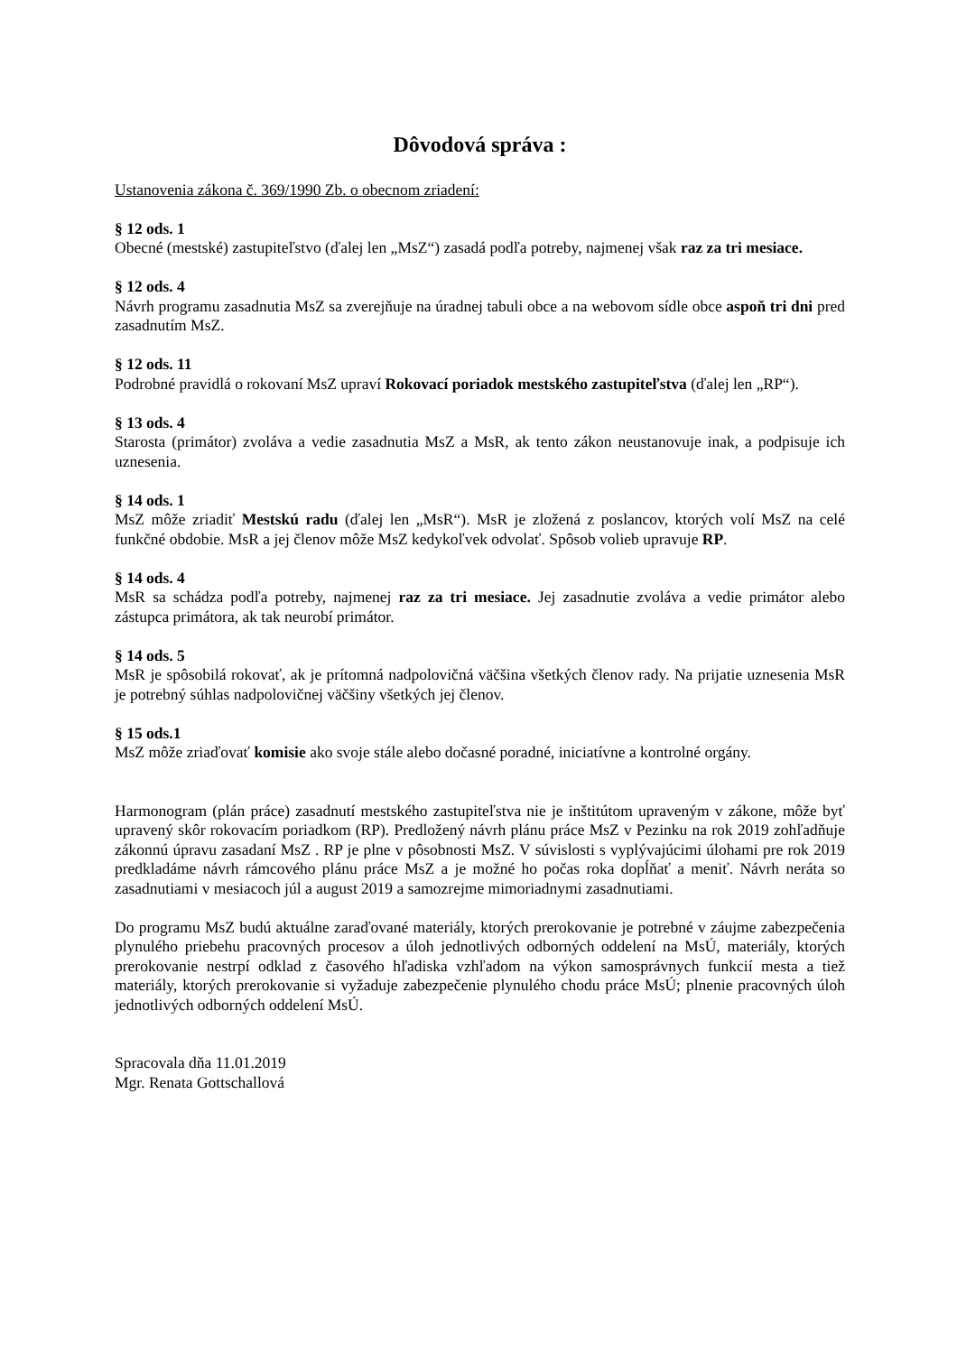Dôvodová správa :
Ustanovenia zákona č. 369/1990 Zb. o obecnom zriadení:
§ 12 ods. 1
Obecné (mestské) zastupiteľstvo (ďalej len „MsZ“) zasadá podľa potreby, najmenej však raz za tri mesiace.
§ 12 ods. 4
Návrh programu zasadnutia MsZ sa zverejňuje na úradnej tabuli obce a na webovom sídle obce aspoň tri dni pred zasadnutím MsZ.
§ 12 ods. 11
Podrobné pravidlá o rokovaní MsZ upraví Rokovací poriadok mestského zastupiteľstva (ďalej len „RP“).
§ 13 ods. 4
Starosta (primátor) zvoláva a vedie zasadnutia MsZ a MsR, ak tento zákon neustanovuje inak, a podpisuje ich uznesenia.
§ 14 ods. 1
MsZ môže zriadiť Mestskú radu (ďalej len „MsR“). MsR je zložená z poslancov, ktorých volí MsZ na celé funkčné obdobie. MsR a jej členov môže MsZ kedykoľvek odvolať. Spôsob volieb upravuje RP.
§ 14 ods. 4
MsR sa schádza podľa potreby, najmenej raz za tri mesiace. Jej zasadnutie zvoláva a vedie primátor alebo zástupca primátora, ak tak neurobí primátor.
§ 14 ods. 5
MsR je spôsobilá rokovať, ak je prítomná nadpolovičná väčšina všetkých členov rady. Na prijatie uznesenia MsR je potrebný súhlas nadpolovičnej väčšiny všetkých jej členov.
§ 15 ods.1
MsZ môže zriaďovať komisie ako svoje stále alebo dočasné poradné, iniciatívne a kontrolné orgány.
Harmonogram (plán práce) zasadnutí mestského zastupiteľstva nie je inštitútom upraveným v zákone, môže byť upravený skôr rokovacím poriadkom (RP). Predložený návrh plánu práce MsZ v Pezinku na rok 2019 zohľadňuje zákonnú úpravu zasadaní MsZ . RP je plne v pôsobnosti MsZ. V súvislosti s vyplývajúcimi úlohami pre rok 2019 predkladáme návrh rámcového plánu práce MsZ a je možné ho počas roka dopĺňať a meniť. Návrh neráta so zasadnutiami v mesiacoch júl a august 2019 a samozrejme mimoriadnymi zasadnutiami.
Do programu MsZ budú aktuálne zaraďované materiály, ktorých prerokovanie je potrebné v záujme zabezpečenia plynulého priebehu pracovných procesov a úloh jednotlivých odborných oddelení na MsÚ, materiály, ktorých prerokovanie nestrpí odklad z časového hľadiska vzhľadom na výkon samosprávnych funkcií mesta a tiež materiály, ktorých prerokovanie si vyžaduje zabezpečenie plynulého chodu práce MsÚ; plnenie pracovných úloh jednotlivých odborných oddelení MsÚ.
Spracovala dňa 11.01.2019
Mgr. Renata Gottschallová